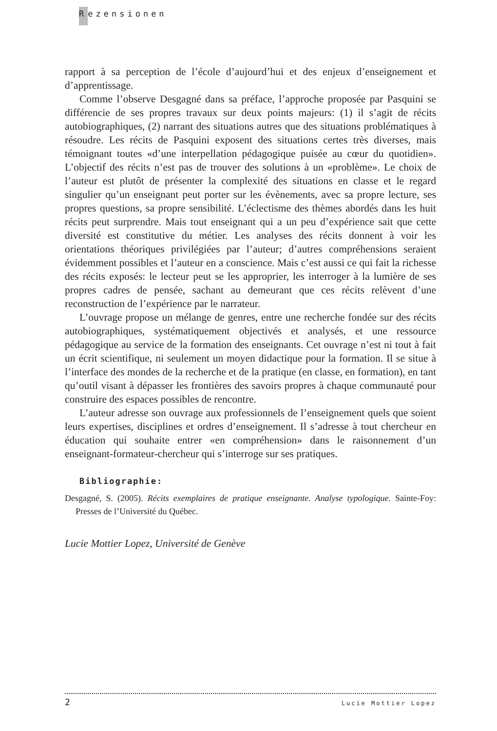Rezensionen
rapport à sa perception de l’école d’aujourd’hui et des enjeux d’enseignement et d’apprentissage.
Comme l’observe Desgagné dans sa préface, l’approche proposée par Pasquini se différencie de ses propres travaux sur deux points majeurs: (1) il s’agit de récits autobiographiques, (2) narrant des situations autres que des situations problématiques à résoudre. Les récits de Pasquini exposent des situations certes très diverses, mais témoignant toutes «d’une interpellation pédagogique puisée au cœur du quotidien». L’objectif des récits n’est pas de trouver des solutions à un «problème». Le choix de l’auteur est plutôt de présenter la complexité des situations en classe et le regard singulier qu’un enseignant peut porter sur les évènements, avec sa propre lecture, ses propres questions, sa propre sensibilité. L’éclectisme des thèmes abordés dans les huit récits peut surprendre. Mais tout enseignant qui a un peu d’expérience sait que cette diversité est constitutive du métier. Les analyses des récits donnent à voir les orientations théoriques privilégiées par l’auteur; d’autres compréhensions seraient évidemment possibles et l’auteur en a conscience. Mais c’est aussi ce qui fait la richesse des récits exposés: le lecteur peut se les approprier, les interroger à la lumière de ses propres cadres de pensée, sachant au demeurant que ces récits relèvent d’une reconstruction de l’expérience par le narrateur.
L’ouvrage propose un mélange de genres, entre une recherche fondée sur des récits autobiographiques, systématiquement objectivés et analysés, et une ressource pédagogique au service de la formation des enseignants. Cet ouvrage n’est ni tout à fait un écrit scientifique, ni seulement un moyen didactique pour la formation. Il se situe à l’interface des mondes de la recherche et de la pratique (en classe, en formation), en tant qu’outil visant à dépasser les frontières des savoirs propres à chaque communauté pour construire des espaces possibles de rencontre.
L’auteur adresse son ouvrage aux professionnels de l’enseignement quels que soient leurs expertises, disciplines et ordres d’enseignement. Il s’adresse à tout chercheur en éducation qui souhaite entrer «en compréhension» dans le raisonnement d’un enseignant-formateur-chercheur qui s’interroge sur ses pratiques.
Bibliographie:
Desgagné, S. (2005). Récits exemplaires de pratique enseignante. Analyse typologique. Sainte-Foy: Presses de l’Université du Québec.
Lucie Mottier Lopez, Université de Genève
2 Lucie Mottier Lopez